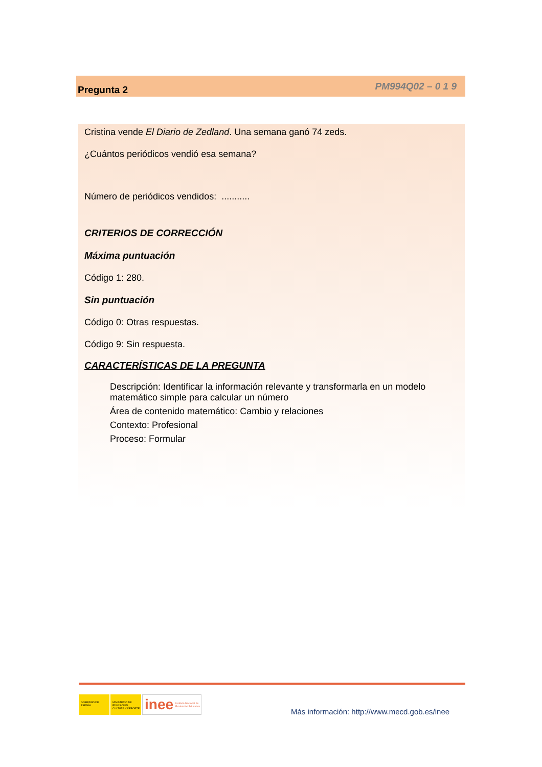Pregunta 2 PM994Q02 – 0 1 9
Cristina vende El Diario de Zedland. Una semana ganó 74 zeds.
¿Cuántos periódicos vendió esa semana?
Número de periódicos vendidos: ...........
CRITERIOS DE CORRECCIÓN
Máxima puntuación
Código 1: 280.
Sin puntuación
Código 0: Otras respuestas.
Código 9: Sin respuesta.
CARACTERÍSTICAS DE LA PREGUNTA
Descripción: Identificar la información relevante y transformarla en un modelo matemático simple para calcular un número
Área de contenido matemático: Cambio y relaciones
Contexto: Profesional
Proceso: Formular
GOBIERNO DE ESPAÑA MINISTERIO DE EDUCACIÓN, CULTURA Y DEPORTE
inee Instituto Nacional de Evaluación Educativa
Más información: http://www.mecd.gob.es/inee